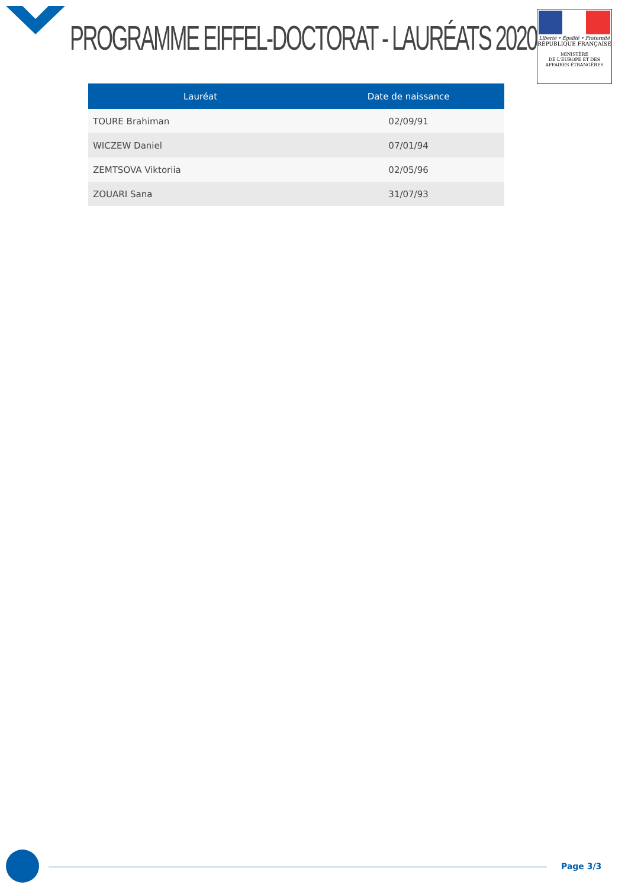PROGRAMME EIFFEL-DOCTORAT - LAURÉATS 2020
Liberté • Égalité • Fraternité
RÉPUBLIQUE FRANÇAISE
MINISTÈRE
DE L'EUROPE ET DES
AFFAIRES ÉTRANGÈRES
| Lauréat | Date de naissance |
| --- | --- |
| TOURE Brahiman | 02/09/91 |
| WICZEW Daniel | 07/01/94 |
| ZEMTSOVA Viktoriia | 02/05/96 |
| ZOUARI Sana | 31/07/93 |
Page 3/3